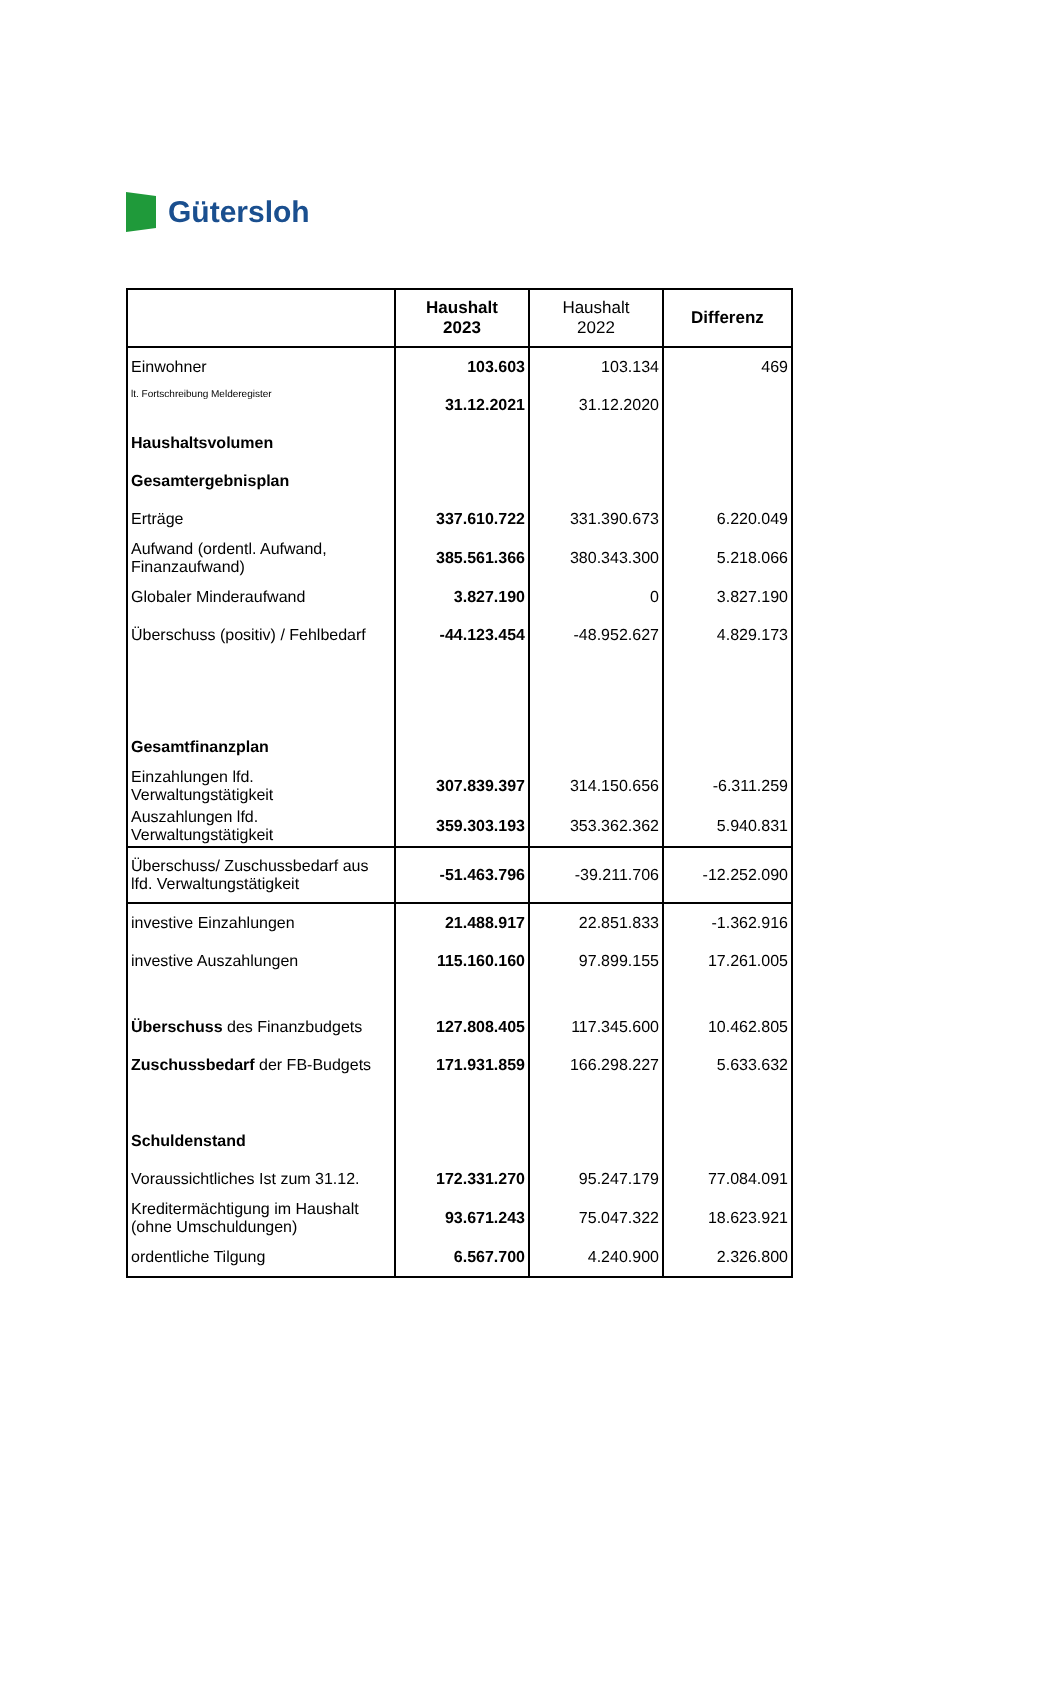Gütersloh
| | Haushalt 2023 | Haushalt 2022 | Differenz |
| --- | --- | --- | --- |
| Einwohner | 103.603 | 103.134 | 469 |
| lt. Fortschreibung Melderegister | 31.12.2021 | 31.12.2020 | |
| Haushaltsvolumen | | | |
| Gesamtergebnisplan | | | |
| Erträge | 337.610.722 | 331.390.673 | 6.220.049 |
| Aufwand (ordentl. Aufwand, Finanzaufwand) | 385.561.366 | 380.343.300 | 5.218.066 |
| Globaler Minderaufwand | 3.827.190 | 0 | 3.827.190 |
| Überschuss (positiv) / Fehlbedarf | -44.123.454 | -48.952.627 | 4.829.173 |
| Gesamtfinanzplan | | | |
| Einzahlungen lfd. Verwaltungstätigkeit | 307.839.397 | 314.150.656 | -6.311.259 |
| Auszahlungen lfd. Verwaltungstätigkeit | 359.303.193 | 353.362.362 | 5.940.831 |
| Überschuss/ Zuschussbedarf aus lfd. Verwaltungstätigkeit | -51.463.796 | -39.211.706 | -12.252.090 |
| investive Einzahlungen | 21.488.917 | 22.851.833 | -1.362.916 |
| investive Auszahlungen | 115.160.160 | 97.899.155 | 17.261.005 |
| Überschuss des Finanzbudgets | 127.808.405 | 117.345.600 | 10.462.805 |
| Zuschussbedarf der FB-Budgets | 171.931.859 | 166.298.227 | 5.633.632 |
| Schuldenstand | | | |
| Voraussichtliches Ist zum 31.12. | 172.331.270 | 95.247.179 | 77.084.091 |
| Kreditermächtigung im Haushalt (ohne Umschuldungen) | 93.671.243 | 75.047.322 | 18.623.921 |
| ordentliche Tilgung | 6.567.700 | 4.240.900 | 2.326.800 |